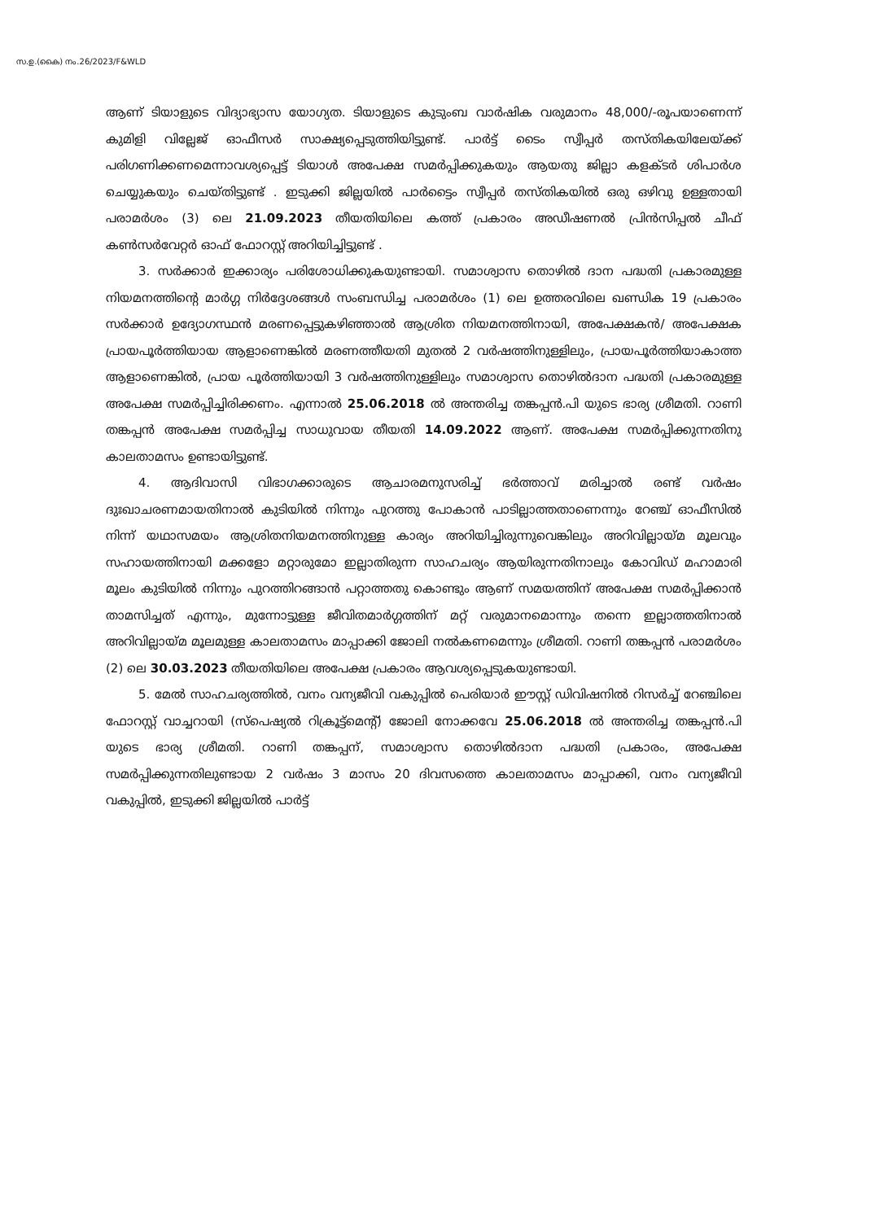സ.ഉ.(കൈ) നം.26/2023/F&WLD
ആണ് ടിയാളുടെ വിദ്യാഭ്യാസ യോഗ്യത. ടിയാളുടെ കുടുംബ വാർഷിക വരുമാനം 48,000/-രൂപയാണെന്ന് കുമിളി വില്ലേജ് ഓഫീസർ സാക്ഷ്യപ്പെടുത്തിയിട്ടുണ്ട്. പാർട്ട് ടൈം സ്വീപ്പർ തസ്തികയിലേയ്ക്ക് പരിഗണിക്കണമെന്നാവശ്യപ്പെട്ട് ടിയാൾ അപേക്ഷ സമർപ്പിക്കുകയും ആയതു ജില്ലാ കളക്ടർ ശിപാർശ ചെയ്യുകയും ചെയ്തിട്ടുണ്ട് . ഇടുക്കി ജില്ലയിൽ പാർട്ടൈം സ്വീപ്പർ തസ്തികയിൽ ഒരു ഒഴിവു ഉള്ളതായി പരാമർശം (3) ലെ 21.09.2023 തീയതിയിലെ കത്ത് പ്രകാരം അഡീഷണൽ പ്രിൻസിപ്പൽ ചീഫ് കൺസർവേറ്റർ ഓഫ് ഫോറസ്റ്റ് അറിയിച്ചിട്ടുണ്ട് .
3. സർക്കാർ ഇക്കാര്യം പരിശോധിക്കുകയുണ്ടായി. സമാശ്വാസ തൊഴിൽ ദാന പദ്ധതി പ്രകാരമുള്ള നിയമനത്തിന്റെ മാർഗ്ഗ നിർദ്ദേശങ്ങൾ സംബന്ധിച്ച പരാമർശം (1) ലെ ഉത്തരവിലെ ഖണ്ഡിക 19 പ്രകാരം സർക്കാർ ഉദ്യോഗസ്ഥൻ മരണപ്പെട്ടുകഴിഞ്ഞാൽ ആശ്രിത നിയമനത്തിനായി, അപേക്ഷകൻ/ അപേക്ഷക പ്രായപൂർത്തിയായ ആളാണെങ്കിൽ മരണത്തീയതി മുതൽ 2 വർഷത്തിനുള്ളിലും, പ്രായപൂർത്തിയാകാത്ത ആളാണെങ്കിൽ, പ്രായ പൂർത്തിയായി 3 വർഷത്തിനുള്ളിലും സമാശ്വാസ തൊഴിൽദാന പദ്ധതി പ്രകാരമുള്ള അപേക്ഷ സമർപ്പിച്ചിരിക്കണം. എന്നാൽ 25.06.2018 ൽ അന്തരിച്ച തങ്കപ്പൻ.പി യുടെ ഭാര്യ ശ്രീമതി. റാണി തങ്കപ്പൻ അപേക്ഷ സമർപ്പിച്ച സാധുവായ തീയതി 14.09.2022 ആണ്. അപേക്ഷ സമർപ്പിക്കുന്നതിനു കാലതാമസം ഉണ്ടായിട്ടുണ്ട്.
4. ആദിവാസി വിഭാഗക്കാരുടെ ആചാരമനുസരിച്ച് ഭർത്താവ് മരിച്ചാൽ രണ്ട് വർഷം ദുഃഖാചരണമായതിനാൽ കുടിയിൽ നിന്നും പുറത്തു പോകാൻ പാടില്ലാത്തതാണെന്നും റേഞ്ച് ഓഫീസിൽ നിന്ന് യഥാസമയം ആശ്രിതനിയമനത്തിനുള്ള കാര്യം അറിയിച്ചിരുന്നുവെങ്കിലും അറിവില്ലായ്മ മൂലവും സഹായത്തിനായി മക്കളോ മറ്റാരുമോ ഇല്ലാതിരുന്ന സാഹചര്യം ആയിരുന്നതിനാലും കോവിഡ് മഹാമാരി മൂലം കുടിയിൽ നിന്നും പുറത്തിറങ്ങാൻ പറ്റാത്തതു കൊണ്ടും ആണ് സമയത്തിന് അപേക്ഷ സമർപ്പിക്കാൻ താമസിച്ചത് എന്നും, മുന്നോട്ടുള്ള ജീവിതമാർഗ്ഗത്തിന് മറ്റ് വരുമാനമൊന്നും തന്നെ ഇല്ലാത്തതിനാൽ അറിവില്ലായ്മ മൂലമുള്ള കാലതാമസം മാപ്പാക്കി ജോലി നൽകണമെന്നും ശ്രീമതി. റാണി തങ്കപ്പൻ പരാമർശം (2) ലെ 30.03.2023 തീയതിയിലെ അപേക്ഷ പ്രകാരം ആവശ്യപ്പെടുകയുണ്ടായി.
5. മേൽ സാഹചര്യത്തിൽ, വനം വന്യജീവി വകുപ്പിൽ പെരിയാർ ഈസ്റ്റ് ഡിവിഷനിൽ റിസർച്ച് റേഞ്ചിലെ ഫോറസ്റ്റ് വാച്ചറായി (സ്പെഷ്യൽ റിക്രൂട്ട്മെന്റ്) ജോലി നോക്കവേ 25.06.2018 ൽ അന്തരിച്ച തങ്കപ്പൻ.പി യുടെ ഭാര്യ ശ്രീമതി. റാണി തങ്കപ്പന്, സമാശ്വാസ തൊഴിൽദാന പദ്ധതി പ്രകാരം, അപേക്ഷ സമർപ്പിക്കുന്നതിലുണ്ടായ 2 വർഷം 3 മാസം 20 ദിവസത്തെ കാലതാമസം മാപ്പാക്കി, വനം വന്യജീവി വകുപ്പിൽ, ഇടുക്കി ജില്ലയിൽ പാർട്ട്